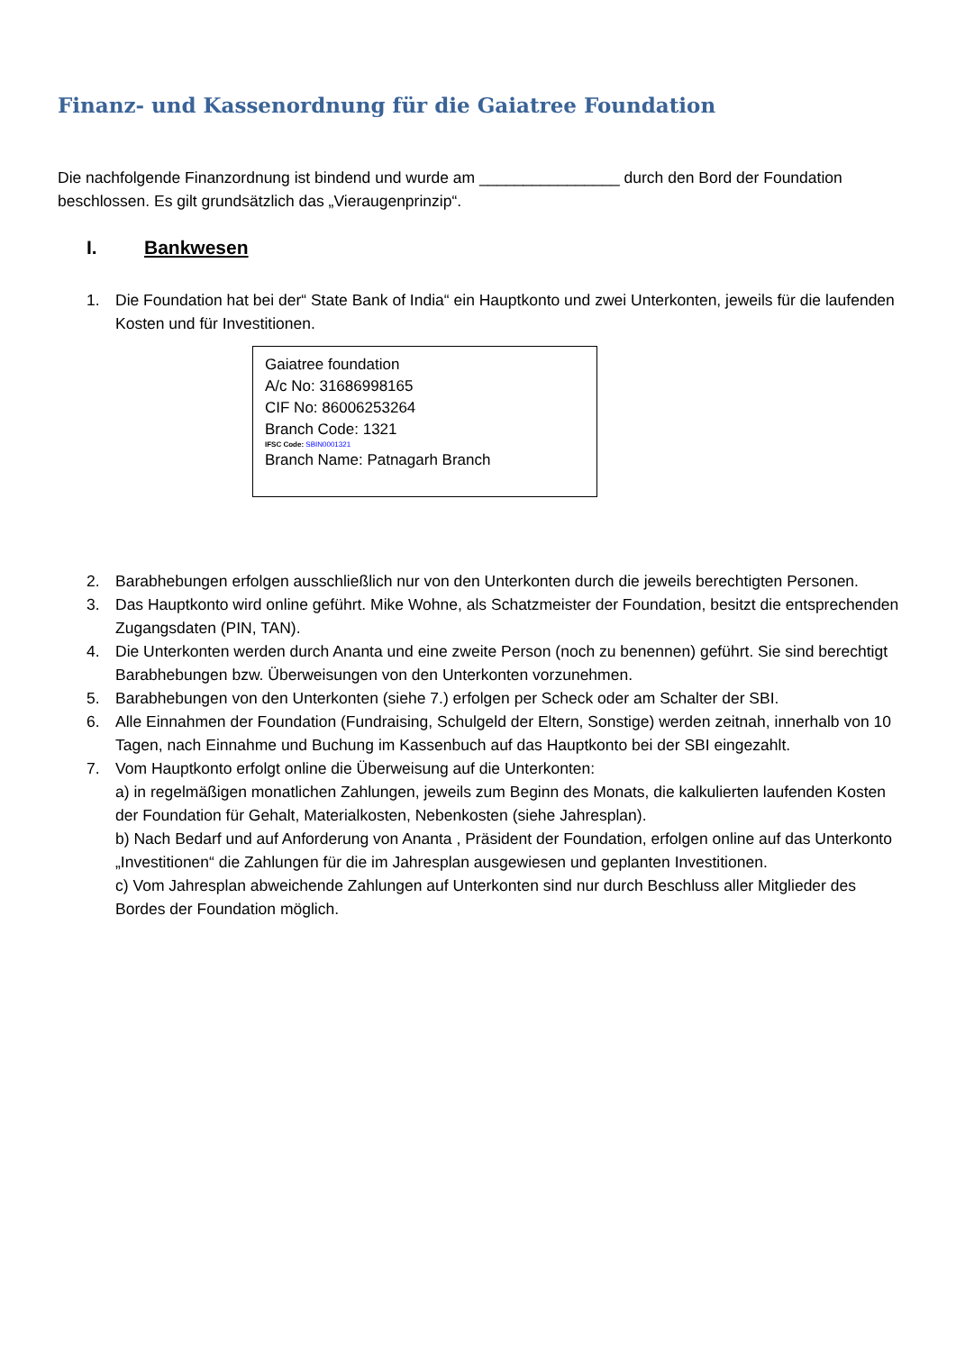Finanz- und Kassenordnung für die Gaiatree Foundation
Die nachfolgende Finanzordnung ist bindend und wurde am ________________ durch den Bord der Foundation beschlossen. Es gilt grundsätzlich das „Vieraugenprinzip“.
I. Bankwesen
1. Die Foundation hat bei der“ State Bank of India“ ein Hauptkonto und zwei Unterkonten, jeweils für die laufenden Kosten und für Investitionen.
Gaiatree foundation
A/c No: 31686998165
CIF No: 86006253264
Branch Code: 1321
IFSC Code: SBIN0001321
Branch Name: Patnagarh Branch
2. Barabhebungen erfolgen ausschließlich nur von den Unterkonten durch die jeweils berechtigten Personen.
3. Das Hauptkonto wird online geführt. Mike Wohne, als Schatzmeister der Foundation, besitzt die entsprechenden Zugangsdaten (PIN, TAN).
4. Die Unterkonten werden durch Ananta und eine zweite Person (noch zu benennen) geführt. Sie sind berechtigt Barabhebungen bzw. Überweisungen von den Unterkonten vorzunehmen.
5. Barabhebungen von den Unterkonten (siehe 7.) erfolgen per Scheck oder am Schalter der SBI.
6. Alle Einnahmen der Foundation (Fundraising, Schulgeld der Eltern, Sonstige) werden zeitnah, innerhalb von 10 Tagen, nach Einnahme und Buchung im Kassenbuch auf das Hauptkonto bei der SBI eingezahlt.
7. Vom Hauptkonto erfolgt online die Überweisung auf die Unterkonten:
a) in regelmäßigen monatlichen Zahlungen, jeweils zum Beginn des Monats, die kalkulierten laufenden Kosten der Foundation für Gehalt, Materialkosten, Nebenkosten (siehe Jahresplan).
b) Nach Bedarf und auf Anforderung von Ananta , Präsident der Foundation, erfolgen online auf das Unterkonto „Investitionen“ die Zahlungen für die im Jahresplan ausgewiesen und geplanten Investitionen.
c) Vom Jahresplan abweichende Zahlungen auf Unterkonten sind nur durch Beschluss aller Mitglieder des Bordes der Foundation möglich.